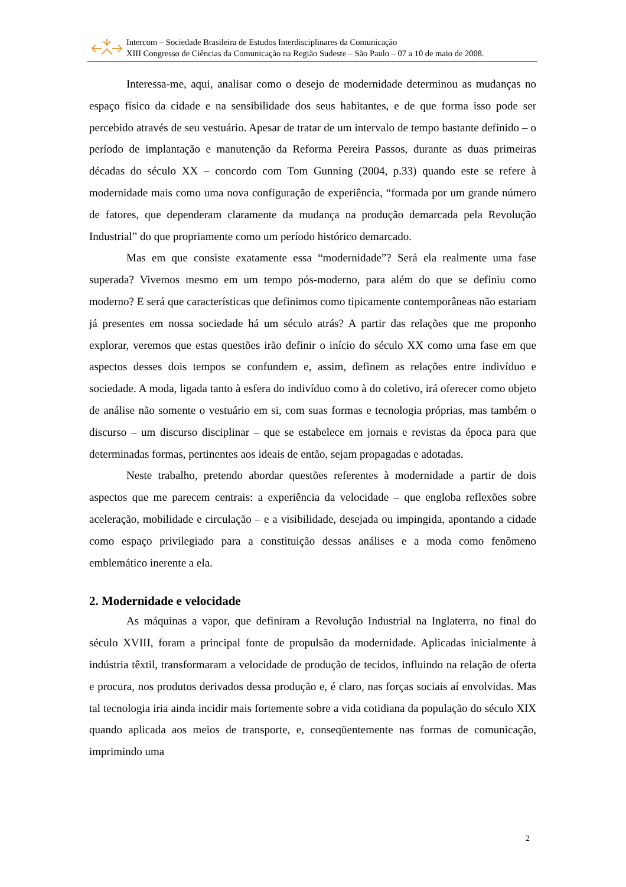Intercom – Sociedade Brasileira de Estudos Interdisciplinares da Comunicação
XIII Congresso de Ciências da Comunicação na Região Sudeste – São Paulo – 07 a 10 de maio de 2008.
Interessa-me, aqui, analisar como o desejo de modernidade determinou as mudanças no espaço físico da cidade e na sensibilidade dos seus habitantes, e de que forma isso pode ser percebido através de seu vestuário. Apesar de tratar de um intervalo de tempo bastante definido – o período de implantação e manutenção da Reforma Pereira Passos, durante as duas primeiras décadas do século XX – concordo com Tom Gunning (2004, p.33) quando este se refere à modernidade mais como uma nova configuração de experiência, “formada por um grande número de fatores, que dependeram claramente da mudança na produção demarcada pela Revolução Industrial” do que propriamente como um período histórico demarcado.
Mas em que consiste exatamente essa “modernidade”? Será ela realmente uma fase superada? Vivemos mesmo em um tempo pós-moderno, para além do que se definiu como moderno? E será que características que definimos como tipicamente contemporâneas não estariam já presentes em nossa sociedade há um século atrás? A partir das relações que me proponho explorar, veremos que estas questões irão definir o início do século XX como uma fase em que aspectos desses dois tempos se confundem e, assim, definem as relações entre indivíduo e sociedade. A moda, ligada tanto à esfera do indivíduo como à do coletivo, irá oferecer como objeto de análise não somente o vestuário em si, com suas formas e tecnologia próprias, mas também o discurso – um discurso disciplinar – que se estabelece em jornais e revistas da época para que determinadas formas, pertinentes aos ideais de então, sejam propagadas e adotadas.
Neste trabalho, pretendo abordar questões referentes à modernidade a partir de dois aspectos que me parecem centrais: a experiência da velocidade – que engloba reflexões sobre aceleração, mobilidade e circulação – e a visibilidade, desejada ou impingida, apontando a cidade como espaço privilegiado para a constituição dessas análises e a moda como fenômeno emblemático inerente a ela.
2. Modernidade e velocidade
As máquinas a vapor, que definiram a Revolução Industrial na Inglaterra, no final do século XVIII, foram a principal fonte de propulsão da modernidade. Aplicadas inicialmente à indústria têxtil, transformaram a velocidade de produção de tecidos, influindo na relação de oferta e procura, nos produtos derivados dessa produção e, é claro, nas forças sociais aí envolvidas. Mas tal tecnologia iria ainda incidir mais fortemente sobre a vida cotidiana da população do século XIX quando aplicada aos meios de transporte, e, conseqüentemente nas formas de comunicação, imprimindo uma
2